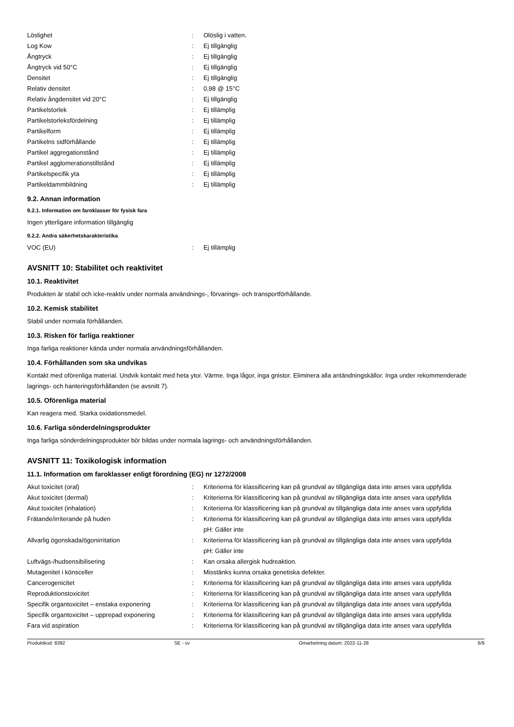| Löslighet | : | Olöslig i vatten. |
| Log Kow | : | Ej tillgänglig |
| Ångtryck | : | Ej tillgänglig |
| Ångtryck vid 50°C | : | Ej tillgänglig |
| Densitet | : | Ej tillgänglig |
| Relativ densitet | : | 0,98 @ 15°C |
| Relativ ångdensitet vid 20°C | : | Ej tillgänglig |
| Partikelstorlek | : | Ej tillämplig |
| Partikelstorleksfördelning | : | Ej tillämplig |
| Partikelform | : | Ej tillämplig |
| Partikelns sidförhållande | : | Ej tillämplig |
| Partikel aggregationstånd | : | Ej tillämplig |
| Partikel agglomerationstillstånd | : | Ej tillämplig |
| Partikelspecifik yta | : | Ej tillämplig |
| Partikeldammbildning | : | Ej tillämplig |
9.2. Annan information
9.2.1. Information om faroklasser för fysisk fara
Ingen ytterligare information tillgänglig
9.2.2. Andra säkerhetskarakteristika
| VOC (EU) | : | Ej tillämplig |
AVSNITT 10: Stabilitet och reaktivitet
10.1. Reaktivitet
Produkten är stabil och icke-reaktiv under normala användnings-, förvarings- och transportförhållande.
10.2. Kemisk stabilitet
Stabil under normala förhållanden.
10.3. Risken för farliga reaktioner
Inga farliga reaktioner kända under normala användningsförhållanden.
10.4. Förhållanden som ska undvikas
Kontakt med oförenliga material. Undvik kontakt med heta ytor. Värme. Inga lågor, inga gnistor. Eliminera alla antändningskällor. Inga under rekommenderade lagrings- och hanteringsförhållanden (se avsnitt 7).
10.5. Oförenliga material
Kan reagera med. Starka oxidationsmedel.
10.6. Farliga sönderdelningsprodukter
Inga farliga sönderdelningsprodukter bör bildas under normala lagrings- och användningsförhållanden.
AVSNITT 11: Toxikologisk information
11.1. Information om faroklasser enligt förordning (EG) nr 1272/2008
| Akut toxicitet (oral) | : | Kriterierna för klassificering kan på grundval av tillgängliga data inte anses vara uppfyllda |
| Akut toxicitet (dermal) | : | Kriterierna för klassificering kan på grundval av tillgängliga data inte anses vara uppfyllda |
| Akut toxicitet (inhalation) | : | Kriterierna för klassificering kan på grundval av tillgängliga data inte anses vara uppfyllda |
| Frätande/irriterande på huden | : | Kriterierna för klassificering kan på grundval av tillgängliga data inte anses vara uppfyllda pH: Gäller inte |
| Allvarlig ögonskada/ögonirritation | : | Kriterierna för klassificering kan på grundval av tillgängliga data inte anses vara uppfyllda pH: Gäller inte |
| Luftvägs-/hudsensibilisering | : | Kan orsaka allergisk hudreaktion. |
| Mutagenitet i könsceller | : | Misstänks kunna orsaka genetiska defekter. |
| Cancerogenicitet | : | Kriterierna för klassificering kan på grundval av tillgängliga data inte anses vara uppfyllda |
| Reproduktionstoxicitet | : | Kriterierna för klassificering kan på grundval av tillgängliga data inte anses vara uppfyllda |
| Specifik organtoxicitet – enstaka exponering | : | Kriterierna för klassificering kan på grundval av tillgängliga data inte anses vara uppfyllda |
| Specifik organtoxicitet – upprepad exponering | : | Kriterierna för klassificering kan på grundval av tillgängliga data inte anses vara uppfyllda |
| Fara vid aspiration | : | Kriterierna för klassificering kan på grundval av tillgängliga data inte anses vara uppfyllda |
Produktkod: 8392 SE - sv Omarbetning datum: 2022-11-28 6/9